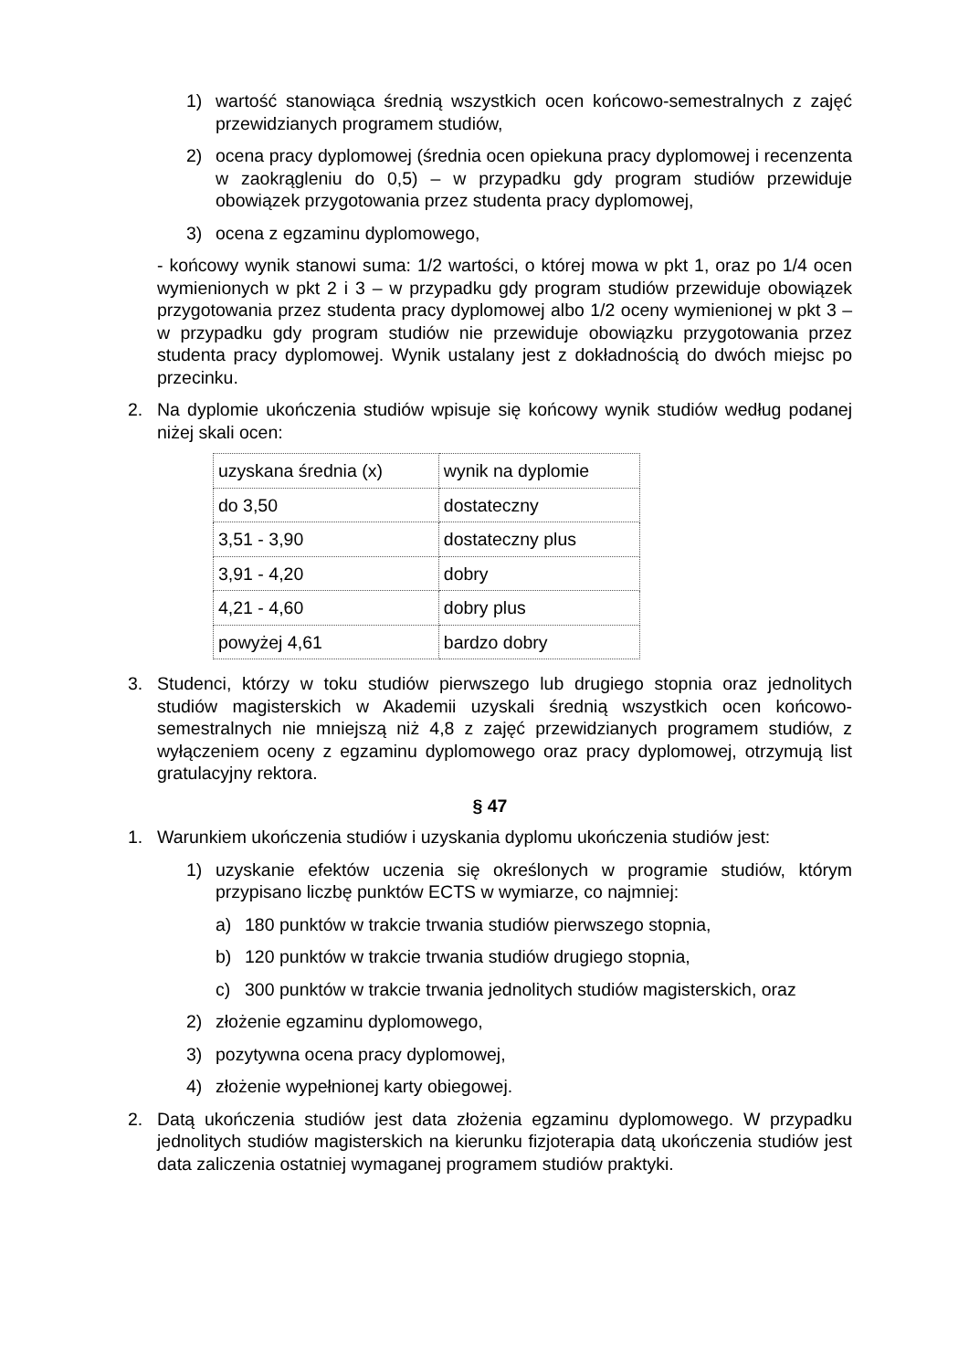1) wartość stanowiąca średnią wszystkich ocen końcowo-semestralnych z zajęć przewidzianych programem studiów,
2) ocena pracy dyplomowej (średnia ocen opiekuna pracy dyplomowej i recenzenta w zaokrągleniu do 0,5) – w przypadku gdy program studiów przewiduje obowiązek przygotowania przez studenta pracy dyplomowej,
3) ocena z egzaminu dyplomowego,
- końcowy wynik stanowi suma: 1/2 wartości, o której mowa w pkt 1, oraz po 1/4 ocen wymienionych w pkt 2 i 3 – w przypadku gdy program studiów przewiduje obowiązek przygotowania przez studenta pracy dyplomowej albo 1/2 oceny wymienionej w pkt 3 – w przypadku gdy program studiów nie przewiduje obowiązku przygotowania przez studenta pracy dyplomowej. Wynik ustalany jest z dokładnością do dwóch miejsc po przecinku.
2. Na dyplomie ukończenia studiów wpisuje się końcowy wynik studiów według podanej niżej skali ocen:
| uzyskana średnia (x) | wynik na dyplomie |
| do 3,50 | dostateczny |
| 3,51 - 3,90 | dostateczny plus |
| 3,91 - 4,20 | dobry |
| 4,21 - 4,60 | dobry plus |
| powyżej 4,61 | bardzo dobry |
3. Studenci, którzy w toku studiów pierwszego lub drugiego stopnia oraz jednolitych studiów magisterskich w Akademii uzyskali średnią wszystkich ocen końcowo-semestralnych nie mniejszą niż 4,8 z zajęć przewidzianych programem studiów, z wyłączeniem oceny z egzaminu dyplomowego oraz pracy dyplomowej, otrzymują list gratulacyjny rektora.
§ 47
1. Warunkiem ukończenia studiów i uzyskania dyplomu ukończenia studiów jest:
1) uzyskanie efektów uczenia się określonych w programie studiów, którym przypisano liczbę punktów ECTS w wymiarze, co najmniej:
a) 180 punktów w trakcie trwania studiów pierwszego stopnia,
b) 120 punktów w trakcie trwania studiów drugiego stopnia,
c) 300 punktów w trakcie trwania jednolitych studiów magisterskich, oraz
2) złożenie egzaminu dyplomowego,
3) pozytywna ocena pracy dyplomowej,
4) złożenie wypełnionej karty obiegowej.
2. Datą ukończenia studiów jest data złożenia egzaminu dyplomowego. W przypadku jednolitych studiów magisterskich na kierunku fizjoterapia datą ukończenia studiów jest data zaliczenia ostatniej wymaganej programem studiów praktyki.